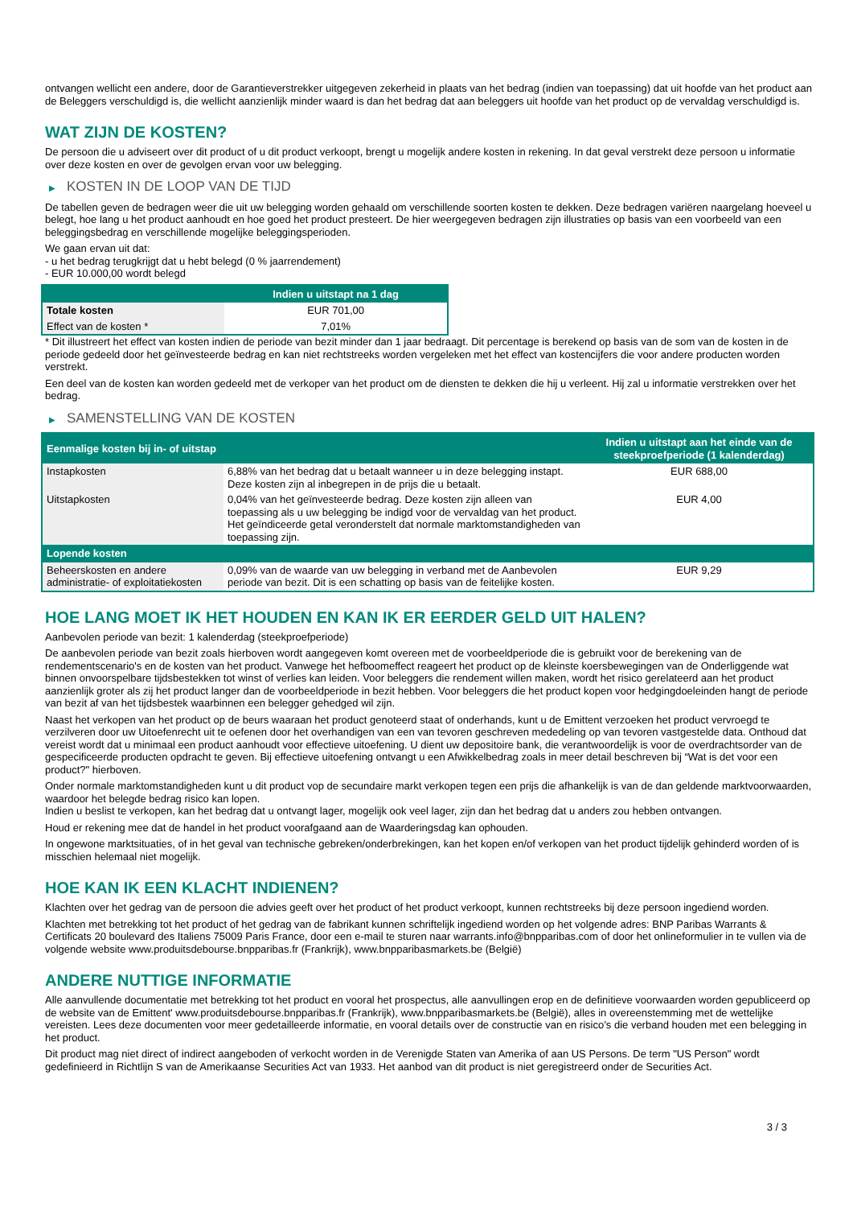ontvangen wellicht een andere, door de Garantieverstrekker uitgegeven zekerheid in plaats van het bedrag (indien van toepassing) dat uit hoofde van het product aan de Beleggers verschuldigd is, die wellicht aanzienlijk minder waard is dan het bedrag dat aan beleggers uit hoofde van het product op de vervaldag verschuldigd is.
WAT ZIJN DE KOSTEN?
De persoon die u adviseert over dit product of u dit product verkoopt, brengt u mogelijk andere kosten in rekening. In dat geval verstrekt deze persoon u informatie over deze kosten en over de gevolgen ervan voor uw belegging.
▶ KOSTEN IN DE LOOP VAN DE TIJD
De tabellen geven de bedragen weer die uit uw belegging worden gehaald om verschillende soorten kosten te dekken. Deze bedragen variëren naargelang hoeveel u belegt, hoe lang u het product aanhoudt en hoe goed het product presteert. De hier weergegeven bedragen zijn illustraties op basis van een voorbeeld van een beleggingsbedrag en verschillende mogelijke beleggingsperioden.
We gaan ervan uit dat:
- u het bedrag terugkrijgt dat u hebt belegd (0 % jaarrendement)
- EUR 10.000,00 wordt belegd
| | Indien u uitstapt na 1 dag |
| --- | --- |
| Totale kosten | EUR 701,00 |
| Effect van de kosten * | 7,01% |
* Dit illustreert het effect van kosten indien de periode van bezit minder dan 1 jaar bedraagt. Dit percentage is berekend op basis van de som van de kosten in de periode gedeeld door het geïnvesteerde bedrag en kan niet rechtstreeks worden vergeleken met het effect van kostencijfers die voor andere producten worden verstrekt.
Een deel van de kosten kan worden gedeeld met de verkoper van het product om de diensten te dekken die hij u verleent. Hij zal u informatie verstrekken over het bedrag.
▶ SAMENSTELLING VAN DE KOSTEN
| Eenmalige kosten bij in- of uitstap | | Indien u uitstapt aan het einde van de steekproefperiode (1 kalenderdag) |
| --- | --- | --- |
| Instapkosten | 6,88% van het bedrag dat u betaalt wanneer u in deze belegging instapt. Deze kosten zijn al inbegrepen in de prijs die u betaalt. | EUR 688,00 |
| Uitstapkosten | 0,04% van het geïnvesteerde bedrag. Deze kosten zijn alleen van toepassing als u uw belegging be indigd voor de vervaldag van het product. Het geïndiceerde getal veronderstelt dat normale marktomstandigheden van toepassing zijn. | EUR 4,00 |
| Lopende kosten | | |
| Beheerskosten en andere administratie- of exploitatiekosten | 0,09% van de waarde van uw belegging in verband met de Aanbevolen periode van bezit. Dit is een schatting op basis van de feitelijke kosten. | EUR 9,29 |
HOE LANG MOET IK HET HOUDEN EN KAN IK ER EERDER GELD UIT HALEN?
Aanbevolen periode van bezit: 1 kalenderdag (steekproefperiode)
De aanbevolen periode van bezit zoals hierboven wordt aangegeven komt overeen met de voorbeeldperiode die is gebruikt voor de berekening van de rendementscenario's en de kosten van het product. Vanwege het hefboomeffect reageert het product op de kleinste koersbewegingen van de Onderliggende wat binnen onvoorspelbare tijdsbestekken tot winst of verlies kan leiden. Voor beleggers die rendement willen maken, wordt het risico gerelateerd aan het product aanzienlijk groter als zij het product langer dan de voorbeeldperiode in bezit hebben. Voor beleggers die het product kopen voor hedgingdoeleinden hangt de periode van bezit af van het tijdsbestek waarbinnen een belegger gehedged wil zijn.
Naast het verkopen van het product op de beurs waaraan het product genoteerd staat of onderhands, kunt u de Emittent verzoeken het product vervroegd te verzilveren door uw Uitoefenrecht uit te oefenen door het overhandigen van een van tevoren geschreven mededeling op van tevoren vastgestelde data. Onthoud dat vereist wordt dat u minimaal een product aanhoudt voor effectieve uitoefening. U dient uw depositoire bank, die verantwoordelijk is voor de overdrachtsorder van de gespecificeerde producten opdracht te geven. Bij effectieve uitoefening ontvangt u een Afwikkelbedrag zoals in meer detail beschreven bij “Wat is det voor een product?" hierboven.
Onder normale marktomstandigheden kunt u dit product vop de secundaire markt verkopen tegen een prijs die afhankelijk is van de dan geldende marktvoorwaarden, waardoor het belegde bedrag risico kan lopen.
Indien u beslist te verkopen, kan het bedrag dat u ontvangt lager, mogelijk ook veel lager, zijn dan het bedrag dat u anders zou hebben ontvangen.
Houd er rekening mee dat de handel in het product voorafgaand aan de Waarderingsdag kan ophouden.
In ongewone marktsituaties, of in het geval van technische gebreken/onderbrekingen, kan het kopen en/of verkopen van het product tijdelijk gehinderd worden of is misschien helemaal niet mogelijk.
HOE KAN IK EEN KLACHT INDIENEN?
Klachten over het gedrag van de persoon die advies geeft over het product of het product verkoopt, kunnen rechtstreeks bij deze persoon ingediend worden.
Klachten met betrekking tot het product of het gedrag van de fabrikant kunnen schriftelijk ingediend worden op het volgende adres: BNP Paribas Warrants & Certificats 20 boulevard des Italiens 75009 Paris France, door een e-mail te sturen naar warrants.info@bnpparibas.com of door het onlineformulier in te vullen via de volgende website www.produitsdebourse.bnpparibas.fr (Frankrijk), www.bnpparibasmarkets.be (België)
ANDERE NUTTIGE INFORMATIE
Alle aanvullende documentatie met betrekking tot het product en vooral het prospectus, alle aanvullingen erop en de definitieve voorwaarden worden gepubliceerd op de website van de Emittent' www.produitsdebourse.bnpparibas.fr (Frankrijk), www.bnpparibasmarkets.be (België), alles in overeenstemming met de wettelijke vereisten. Lees deze documenten voor meer gedetailleerde informatie, en vooral details over de constructie van en risico’s die verband houden met een belegging in het product.
Dit product mag niet direct of indirect aangeboden of verkocht worden in de Verenigde Staten van Amerika of aan US Persons. De term "US Person" wordt gedefinieerd in Richtlijn S van de Amerikaanse Securities Act van 1933. Het aanbod van dit product is niet geregistreerd onder de Securities Act.
3 / 3